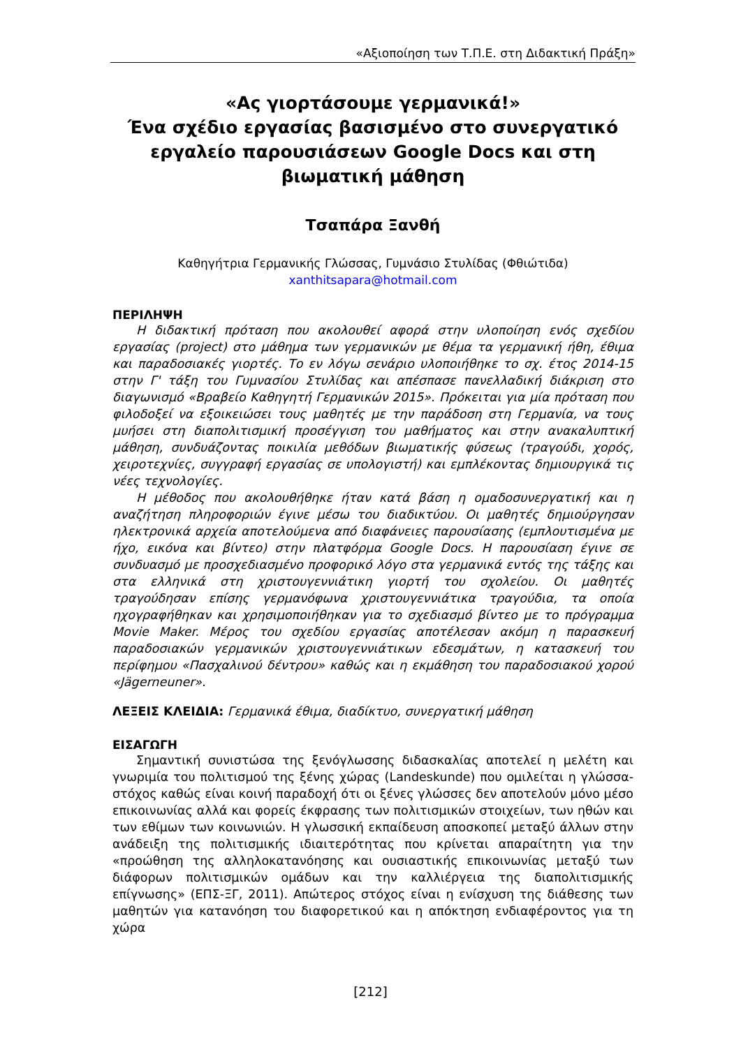«Αξιοποίηση των Τ.Π.Ε. στη Διδακτική Πράξη»
«Ας γιορτάσουμε γερμανικά!»
Ένα σχέδιο εργασίας βασισμένο στο συνεργατικό εργαλείο παρουσιάσεων Google Docs και στη βιωματική μάθηση
Τσαπάρα Ξανθή
Καθηγήτρια Γερμανικής Γλώσσας, Γυμνάσιο Στυλίδας (Φθιώτιδα)
xanthitsapara@hotmail.com
ΠΕΡΙΛΗΨΗ
Η διδακτική πρόταση που ακολουθεί αφορά στην υλοποίηση ενός σχεδίου εργασίας (project) στο μάθημα των γερμανικών με θέμα τα γερμανική ήθη, έθιμα και παραδοσιακές γιορτές. Το εν λόγω σενάριο υλοποιήθηκε το σχ. έτος 2014-15 στην Γ' τάξη του Γυμνασίου Στυλίδας και απέσπασε πανελλαδική διάκριση στο διαγωνισμό «Βραβείο Καθηγητή Γερμανικών 2015». Πρόκειται για μία πρόταση που φιλοδοξεί να εξοικειώσει τους μαθητές με την παράδοση στη Γερμανία, να τους μυήσει στη διαπολιτισμική προσέγγιση του μαθήματος και στην ανακαλυπτική μάθηση, συνδυάζοντας ποικιλία μεθόδων βιωματικής φύσεως (τραγούδι, χορός, χειροτεχνίες, συγγραφή εργασίας σε υπολογιστή) και εμπλέκοντας δημιουργικά τις νέες τεχνολογίες.
Η μέθοδος που ακολουθήθηκε ήταν κατά βάση η ομαδοσυνεργατική και η αναζήτηση πληροφοριών έγινε μέσω του διαδικτύου. Οι μαθητές δημιούργησαν ηλεκτρονικά αρχεία αποτελούμενα από διαφάνειες παρουσίασης (εμπλουτισμένα με ήχο, εικόνα και βίντεο) στην πλατφόρμα Google Docs. Η παρουσίαση έγινε σε συνδυασμό με προσχεδιασμένο προφορικό λόγο στα γερμανικά εντός της τάξης και στα ελληνικά στη χριστουγεννιάτικη γιορτή του σχολείου. Οι μαθητές τραγούδησαν επίσης γερμανόφωνα χριστουγεννιάτικα τραγούδια, τα οποία ηχογραφήθηκαν και χρησιμοποιήθηκαν για το σχεδιασμό βίντεο με το πρόγραμμα Movie Maker. Μέρος του σχεδίου εργασίας αποτέλεσαν ακόμη η παρασκευή παραδοσιακών γερμανικών χριστουγεννιάτικων εδεσμάτων, η κατασκευή του περίφημου «Πασχαλινού δέντρου» καθώς και η εκμάθηση του παραδοσιακού χορού «Jägerneuner».
ΛΕΞΕΙΣ ΚΛΕΙΔΙΑ: Γερμανικά έθιμα, διαδίκτυο, συνεργατική μάθηση
ΕΙΣΑΓΩΓΗ
Σημαντική συνιστώσα της ξενόγλωσσης διδασκαλίας αποτελεί η μελέτη και γνωριμία του πολιτισμού της ξένης χώρας (Landeskunde) που ομιλείται η γλώσσα-στόχος καθώς είναι κοινή παραδοχή ότι οι ξένες γλώσσες δεν αποτελούν μόνο μέσο επικοινωνίας αλλά και φορείς έκφρασης των πολιτισμικών στοιχείων, των ηθών και των εθίμων των κοινωνιών. Η γλωσσική εκπαίδευση αποσκοπεί μεταξύ άλλων στην ανάδειξη της πολιτισμικής ιδιαιτερότητας που κρίνεται απαραίτητη για την «προώθηση της αλληλοκατανόησης και ουσιαστικής επικοινωνίας μεταξύ των διάφορων πολιτισμικών ομάδων και την καλλιέργεια της διαπολιτισμικής επίγνωσης» (ΕΠΣ-ΞΓ, 2011). Απώτερος στόχος είναι η ενίσχυση της διάθεσης των μαθητών για κατανόηση του διαφορετικού και η απόκτηση ενδιαφέροντος για τη χώρα
[212]